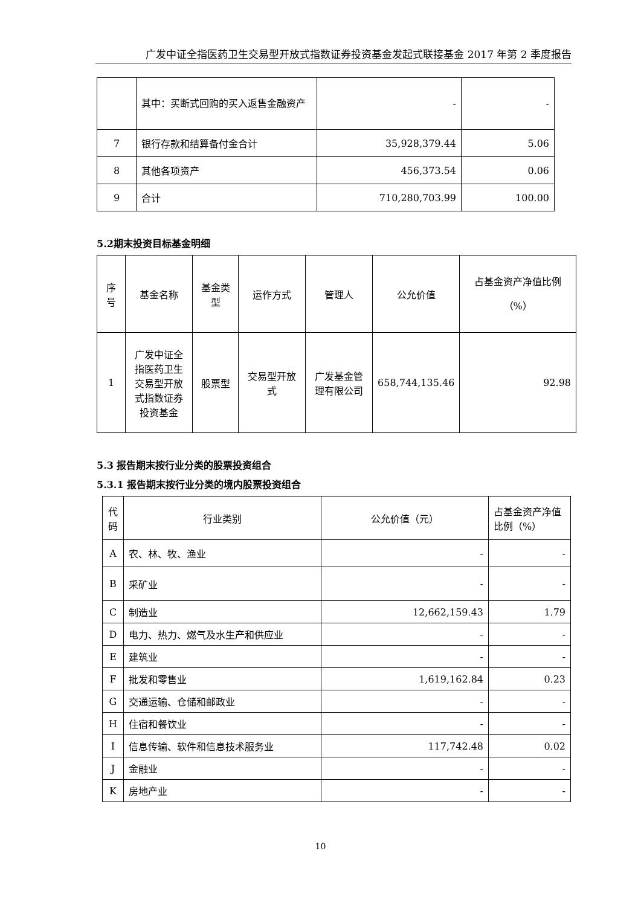广发中证全指医药卫生交易型开放式指数证券投资基金发起式联接基金 2017 年第 2 季度报告
| | 其中：买断式回购的买入返售金融资产 | - | - |
| 7 | 银行存款和结算备付金合计 | 35,928,379.44 | 5.06 |
| 8 | 其他各项资产 | 456,373.54 | 0.06 |
| 9 | 合计 | 710,280,703.99 | 100.00 |
5.2期末投资目标基金明细
| 序号 | 基金名称 | 基金类型 | 运作方式 | 管理人 | 公允价值 | 占基金资产净值比例（%） |
| 1 | 广发中证全指医药卫生交易型开放式指数证券投资基金 | 股票型 | 交易型开放式 | 广发基金管理有限公司 | 658,744,135.46 | 92.98 |
5.3 报告期末按行业分类的股票投资组合
5.3.1 报告期末按行业分类的境内股票投资组合
| 代码 | 行业类别 | 公允价值（元） | 占基金资产净值比例（%） |
| A | 农、林、牧、渔业 | - | - |
| B | 采矿业 | - | - |
| C | 制造业 | 12,662,159.43 | 1.79 |
| D | 电力、热力、燃气及水生产和供应业 | - | - |
| E | 建筑业 | - | - |
| F | 批发和零售业 | 1,619,162.84 | 0.23 |
| G | 交通运输、仓储和邮政业 | - | - |
| H | 住宿和餐饮业 | - | - |
| I | 信息传输、软件和信息技术服务业 | 117,742.48 | 0.02 |
| J | 金融业 | - | - |
| K | 房地产业 | - | - |
10